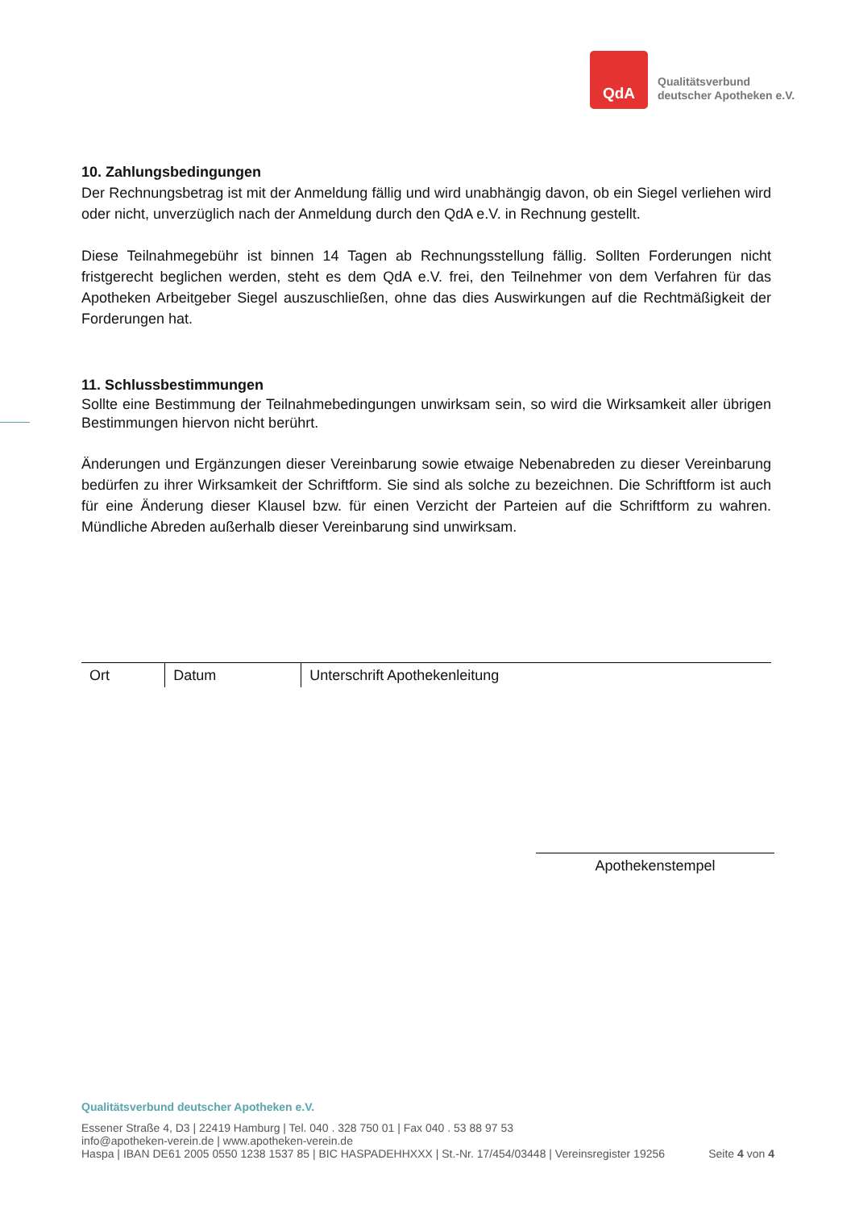QdA
Qualitätsverbund
deutscher Apotheken e.V.
10. Zahlungsbedingungen
Der Rechnungsbetrag ist mit der Anmeldung fällig und wird unabhängig davon, ob ein Siegel verliehen wird oder nicht, unverzüglich nach der Anmeldung durch den QdA e.V. in Rechnung gestellt.
Diese Teilnahmegebühr ist binnen 14 Tagen ab Rechnungsstellung fällig. Sollten Forderungen nicht fristgerecht beglichen werden, steht es dem QdA e.V. frei, den Teilnehmer von dem Verfahren für das Apotheken Arbeitgeber Siegel auszuschließen, ohne das dies Auswirkungen auf die Rechtmäßigkeit der Forderungen hat.
11. Schlussbestimmungen
Sollte eine Bestimmung der Teilnahmebedingungen unwirksam sein, so wird die Wirksamkeit aller übrigen Bestimmungen hiervon nicht berührt.
Änderungen und Ergänzungen dieser Vereinbarung sowie etwaige Nebenabreden zu dieser Vereinbarung bedürfen zu ihrer Wirksamkeit der Schriftform. Sie sind als solche zu bezeichnen. Die Schriftform ist auch für eine Änderung dieser Klausel bzw. für einen Verzicht der Parteien auf die Schriftform zu wahren. Mündliche Abreden außerhalb dieser Vereinbarung sind unwirksam.
| Ort | Datum | Unterschrift Apothekenleitung |
Apothekenstempel
Qualitätsverbund deutscher Apotheken e.V.
Essener Straße 4, D3 | 22419 Hamburg | Tel. 040 . 328 750 01 | Fax 040 . 53 88 97 53
info@apotheken-verein.de | www.apotheken-verein.de
Haspa | IBAN DE61 2005 0550 1238 1537 85 | BIC HASPADEHHXXX | St.-Nr. 17/454/03448 | Vereinsregister 19256 Seite 4 von 4